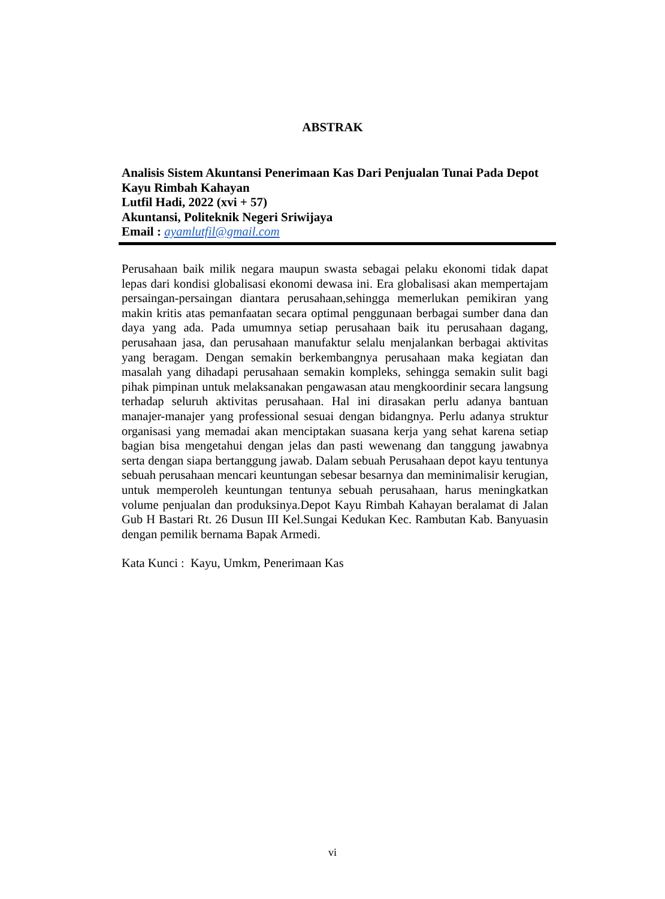ABSTRAK
Analisis Sistem Akuntansi Penerimaan Kas Dari Penjualan Tunai Pada Depot Kayu Rimbah Kahayan
Lutfil Hadi, 2022 (xvi + 57)
Akuntansi, Politeknik Negeri Sriwijaya
Email : ayamlutfil@gmail.com
Perusahaan baik milik negara maupun swasta sebagai pelaku ekonomi tidak dapat lepas dari kondisi globalisasi ekonomi dewasa ini. Era globalisasi akan mempertajam persaingan-persaingan diantara perusahaan,sehingga memerlukan pemikiran yang makin kritis atas pemanfaatan secara optimal penggunaan berbagai sumber dana dan daya yang ada. Pada umumnya setiap perusahaan baik itu perusahaan dagang, perusahaan jasa, dan perusahaan manufaktur selalu menjalankan berbagai aktivitas yang beragam. Dengan semakin berkembangnya perusahaan maka kegiatan dan masalah yang dihadapi perusahaan semakin kompleks, sehingga semakin sulit bagi pihak pimpinan untuk melaksanakan pengawasan atau mengkoordinir secara langsung terhadap seluruh aktivitas perusahaan. Hal ini dirasakan perlu adanya bantuan manajer-manajer yang professional sesuai dengan bidangnya. Perlu adanya struktur organisasi yang memadai akan menciptakan suasana kerja yang sehat karena setiap bagian bisa mengetahui dengan jelas dan pasti wewenang dan tanggung jawabnya serta dengan siapa bertanggung jawab. Dalam sebuah Perusahaan depot kayu tentunya sebuah perusahaan mencari keuntungan sebesar besarnya dan meminimalisir kerugian, untuk memperoleh keuntungan tentunya sebuah perusahaan, harus meningkatkan volume penjualan dan produksinya.Depot Kayu Rimbah Kahayan beralamat di Jalan Gub H Bastari Rt. 26 Dusun III Kel.Sungai Kedukan Kec. Rambutan Kab. Banyuasin dengan pemilik bernama Bapak Armedi.
Kata Kunci : Kayu, Umkm, Penerimaan Kas
vi